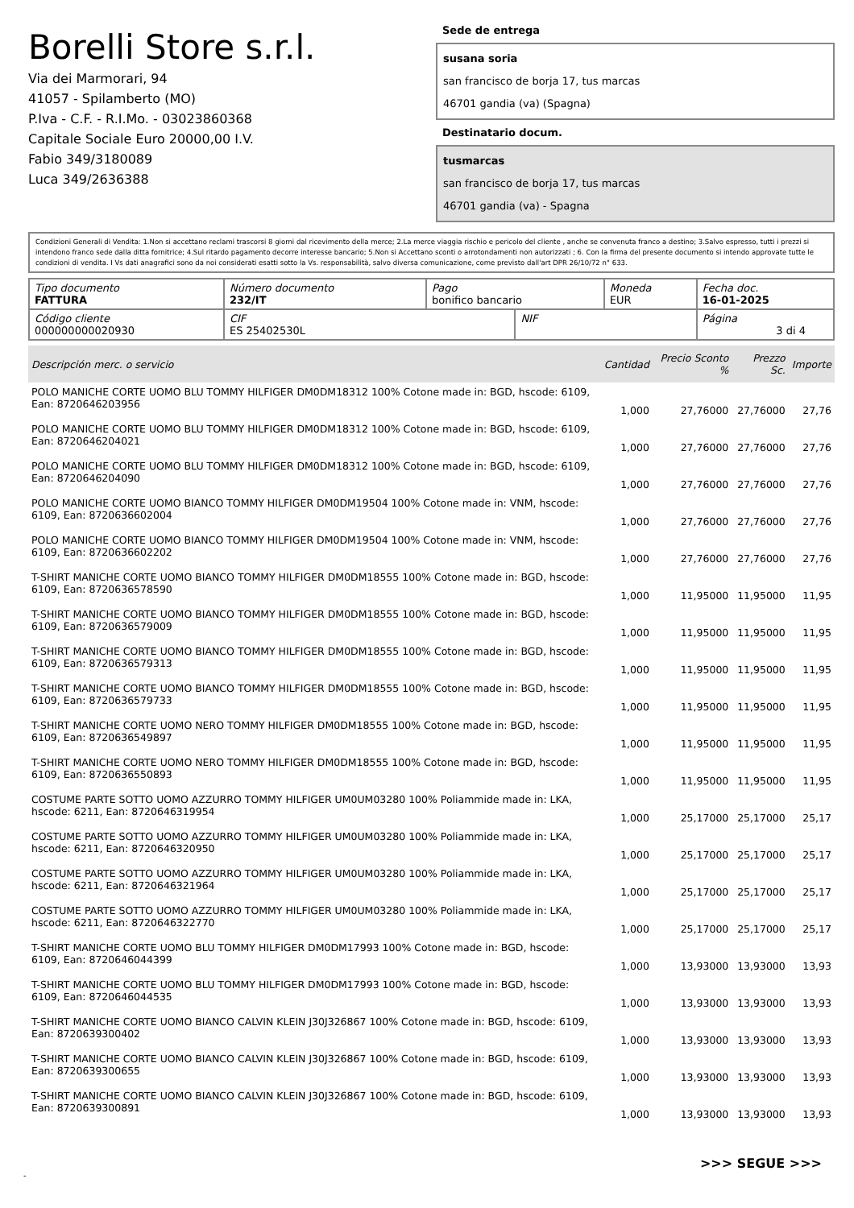Borelli Store s.r.l.
Via dei Marmorari, 94
41057 - Spilamberto (MO)
P.Iva - C.F. - R.I.Mo. - 03023860368
Capitale Sociale Euro 20000,00 I.V.
Fabio 349/3180089
Luca 349/2636388
Sede de entrega
susana soria
san francisco de borja 17, tus marcas
46701 gandia (va) (Spagna)
Destinatario docum.
tusmarcas
san francisco de borja 17, tus marcas
46701 gandia (va) - Spagna
Condizioni Generali di Vendita: 1.Non si accettano reclami trascorsi 8 giorni dal ricevimento della merce; 2.La merce viaggia rischio e pericolo del cliente , anche se convenuta franco a destino; 3.Salvo espresso, tutti i prezzi si intendono franco sede dalla ditta fornitrice; 4.Sul ritardo pagamento decorre interesse bancario; 5.Non si Accettano sconti o arrotondamenti non autorizzati ; 6. Con la firma del presente documento si intendo approvate tutte le condizioni di vendita. I Vs dati anagrafici sono da noi considerati esatti sotto la Vs. responsabilità, salvo diversa comunicazione, come previsto dall'art DPR 26/10/72 n° 633.
| Tipo documento FATTURA | Número documento 232/IT | Pago bonifico bancario | | Moneda EUR | Fecha doc. 16-01-2025 |
| Código cliente 000000000020930 | CIF ES 25402530L | | NIF | | Página 3 di 4 |
| Descripción merc. o servicio | Cantidad | Precio Sconto % | Prezzo Sc. | Importe |
| --- | --- | --- | --- | --- |
| POLO MANICHE CORTE UOMO BLU TOMMY HILFIGER DM0DM18312 100% Cotone made in: BGD, hscode: 6109, Ean: 8720646203956 | 1,000 | 27,76000 | 27,76000 | 27,76 |
| POLO MANICHE CORTE UOMO BLU TOMMY HILFIGER DM0DM18312 100% Cotone made in: BGD, hscode: 6109, Ean: 8720646204021 | 1,000 | 27,76000 | 27,76000 | 27,76 |
| POLO MANICHE CORTE UOMO BLU TOMMY HILFIGER DM0DM18312 100% Cotone made in: BGD, hscode: 6109, Ean: 8720646204090 | 1,000 | 27,76000 | 27,76000 | 27,76 |
| POLO MANICHE CORTE UOMO BIANCO TOMMY HILFIGER DM0DM19504 100% Cotone made in: VNM, hscode: 6109, Ean: 8720636602004 | 1,000 | 27,76000 | 27,76000 | 27,76 |
| POLO MANICHE CORTE UOMO BIANCO TOMMY HILFIGER DM0DM19504 100% Cotone made in: VNM, hscode: 6109, Ean: 8720636602202 | 1,000 | 27,76000 | 27,76000 | 27,76 |
| T-SHIRT MANICHE CORTE UOMO BIANCO TOMMY HILFIGER DM0DM18555 100% Cotone made in: BGD, hscode: 6109, Ean: 8720636578590 | 1,000 | 11,95000 | 11,95000 | 11,95 |
| T-SHIRT MANICHE CORTE UOMO BIANCO TOMMY HILFIGER DM0DM18555 100% Cotone made in: BGD, hscode: 6109, Ean: 8720636579009 | 1,000 | 11,95000 | 11,95000 | 11,95 |
| T-SHIRT MANICHE CORTE UOMO BIANCO TOMMY HILFIGER DM0DM18555 100% Cotone made in: BGD, hscode: 6109, Ean: 8720636579313 | 1,000 | 11,95000 | 11,95000 | 11,95 |
| T-SHIRT MANICHE CORTE UOMO BIANCO TOMMY HILFIGER DM0DM18555 100% Cotone made in: BGD, hscode: 6109, Ean: 8720636579733 | 1,000 | 11,95000 | 11,95000 | 11,95 |
| T-SHIRT MANICHE CORTE UOMO NERO TOMMY HILFIGER DM0DM18555 100% Cotone made in: BGD, hscode: 6109, Ean: 8720636549897 | 1,000 | 11,95000 | 11,95000 | 11,95 |
| T-SHIRT MANICHE CORTE UOMO NERO TOMMY HILFIGER DM0DM18555 100% Cotone made in: BGD, hscode: 6109, Ean: 8720636550893 | 1,000 | 11,95000 | 11,95000 | 11,95 |
| COSTUME PARTE SOTTO UOMO AZZURRO TOMMY HILFIGER UM0UM03280 100% Poliammide made in: LKA, hscode: 6211, Ean: 8720646319954 | 1,000 | 25,17000 | 25,17000 | 25,17 |
| COSTUME PARTE SOTTO UOMO AZZURRO TOMMY HILFIGER UM0UM03280 100% Poliammide made in: LKA, hscode: 6211, Ean: 8720646320950 | 1,000 | 25,17000 | 25,17000 | 25,17 |
| COSTUME PARTE SOTTO UOMO AZZURRO TOMMY HILFIGER UM0UM03280 100% Poliammide made in: LKA, hscode: 6211, Ean: 8720646321964 | 1,000 | 25,17000 | 25,17000 | 25,17 |
| COSTUME PARTE SOTTO UOMO AZZURRO TOMMY HILFIGER UM0UM03280 100% Poliammide made in: LKA, hscode: 6211, Ean: 8720646322770 | 1,000 | 25,17000 | 25,17000 | 25,17 |
| T-SHIRT MANICHE CORTE UOMO BLU TOMMY HILFIGER DM0DM17993 100% Cotone made in: BGD, hscode: 6109, Ean: 8720646044399 | 1,000 | 13,93000 | 13,93000 | 13,93 |
| T-SHIRT MANICHE CORTE UOMO BLU TOMMY HILFIGER DM0DM17993 100% Cotone made in: BGD, hscode: 6109, Ean: 8720646044535 | 1,000 | 13,93000 | 13,93000 | 13,93 |
| T-SHIRT MANICHE CORTE UOMO BIANCO CALVIN KLEIN J30J326867 100% Cotone made in: BGD, hscode: 6109, Ean: 8720639300402 | 1,000 | 13,93000 | 13,93000 | 13,93 |
| T-SHIRT MANICHE CORTE UOMO BIANCO CALVIN KLEIN J30J326867 100% Cotone made in: BGD, hscode: 6109, Ean: 8720639300655 | 1,000 | 13,93000 | 13,93000 | 13,93 |
| T-SHIRT MANICHE CORTE UOMO BIANCO CALVIN KLEIN J30J326867 100% Cotone made in: BGD, hscode: 6109, Ean: 8720639300891 | 1,000 | 13,93000 | 13,93000 | 13,93 |
>>> SEGUE >>>
-